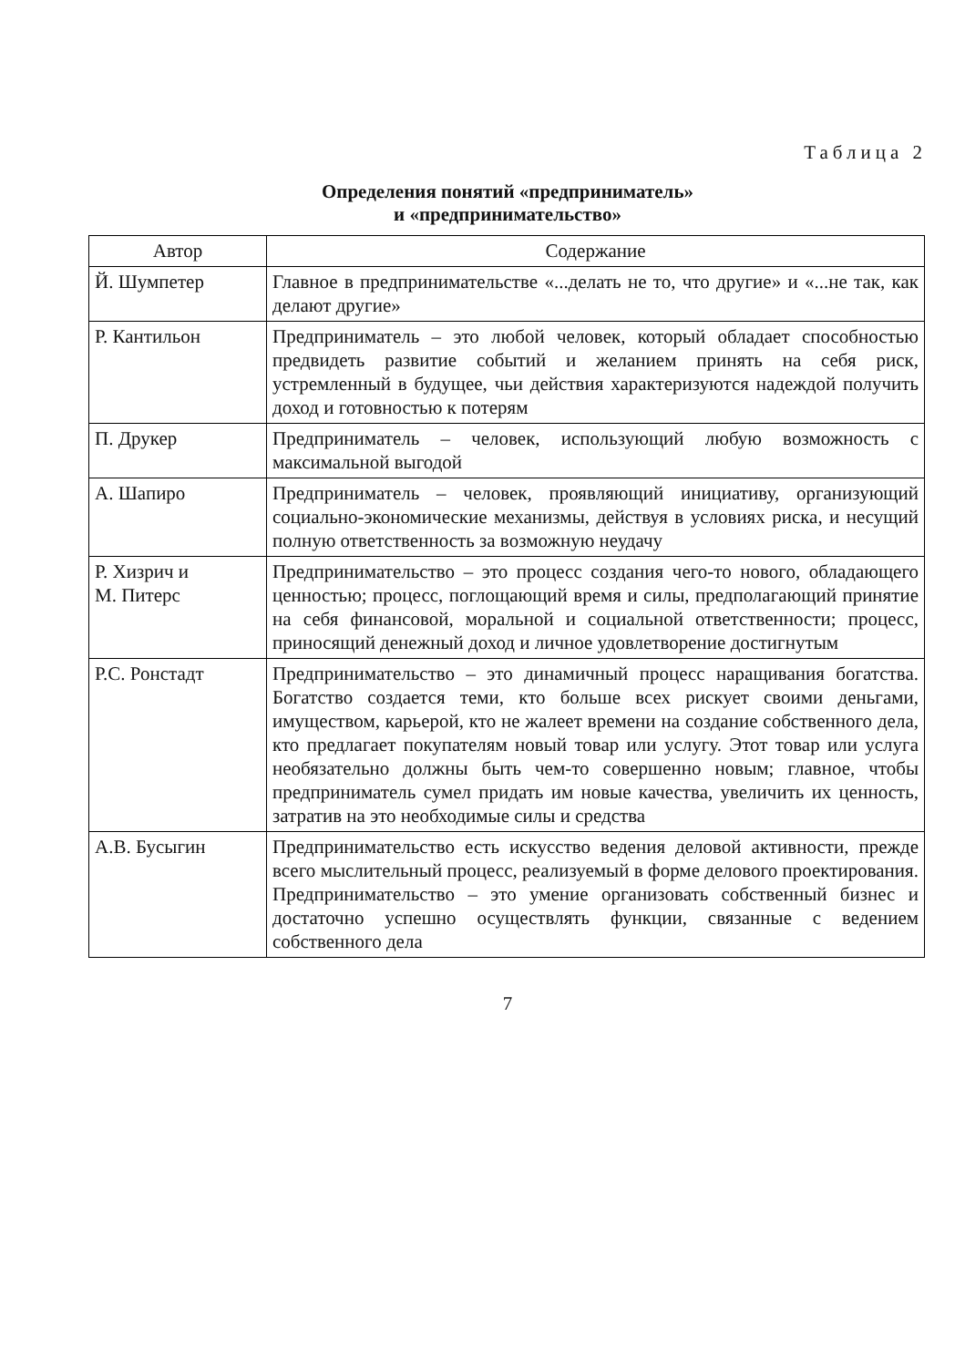Таблица 2
Определения понятий «предприниматель»
и «предпринимательство»
| Автор | Содержание |
| --- | --- |
| Й. Шумпетер | Главное в предпринимательстве «...делать не то, что другие» и «...не так, как делают другие» |
| Р. Кантильон | Предприниматель – это любой человек, который обладает способностью предвидеть развитие событий и желанием принять на себя риск, устремленный в будущее, чьи действия характеризуются надеждой получить доход и готовностью к потерям |
| П. Друкер | Предприниматель – человек, использующий любую возможность с максимальной выгодой |
| А. Шапиро | Предприниматель – человек, проявляющий инициативу, организующий социально-экономические механизмы, действуя в условиях риска, и несущий полную ответственность за возможную неудачу |
| Р. Хизрич и М. Питерс | Предпринимательство – это процесс создания чего-то нового, обладающего ценностью; процесс, поглощающий время и силы, предполагающий принятие на себя финансовой, моральной и социальной ответственности; процесс, приносящий денежный доход и личное удовлетворение достигнутым |
| Р.С. Ронстадт | Предпринимательство – это динамичный процесс наращивания богатства. Богатство создается теми, кто больше всех рискует своими деньгами, имуществом, карьерой, кто не жалеет времени на создание собственного дела, кто предлагает покупателям новый товар или услугу. Этот товар или услуга необязательно должны быть чем-то совершенно новым; главное, чтобы предприниматель сумел придать им новые качества, увеличить их ценность, затратив на это необходимые силы и средства |
| А.В. Бусыгин | Предпринимательство есть искусство ведения деловой активности, прежде всего мыслительный процесс, реализуемый в форме делового проектирования. Предпринимательство – это умение организовать собственный бизнес и достаточно успешно осуществлять функции, связанные с ведением собственного дела |
7